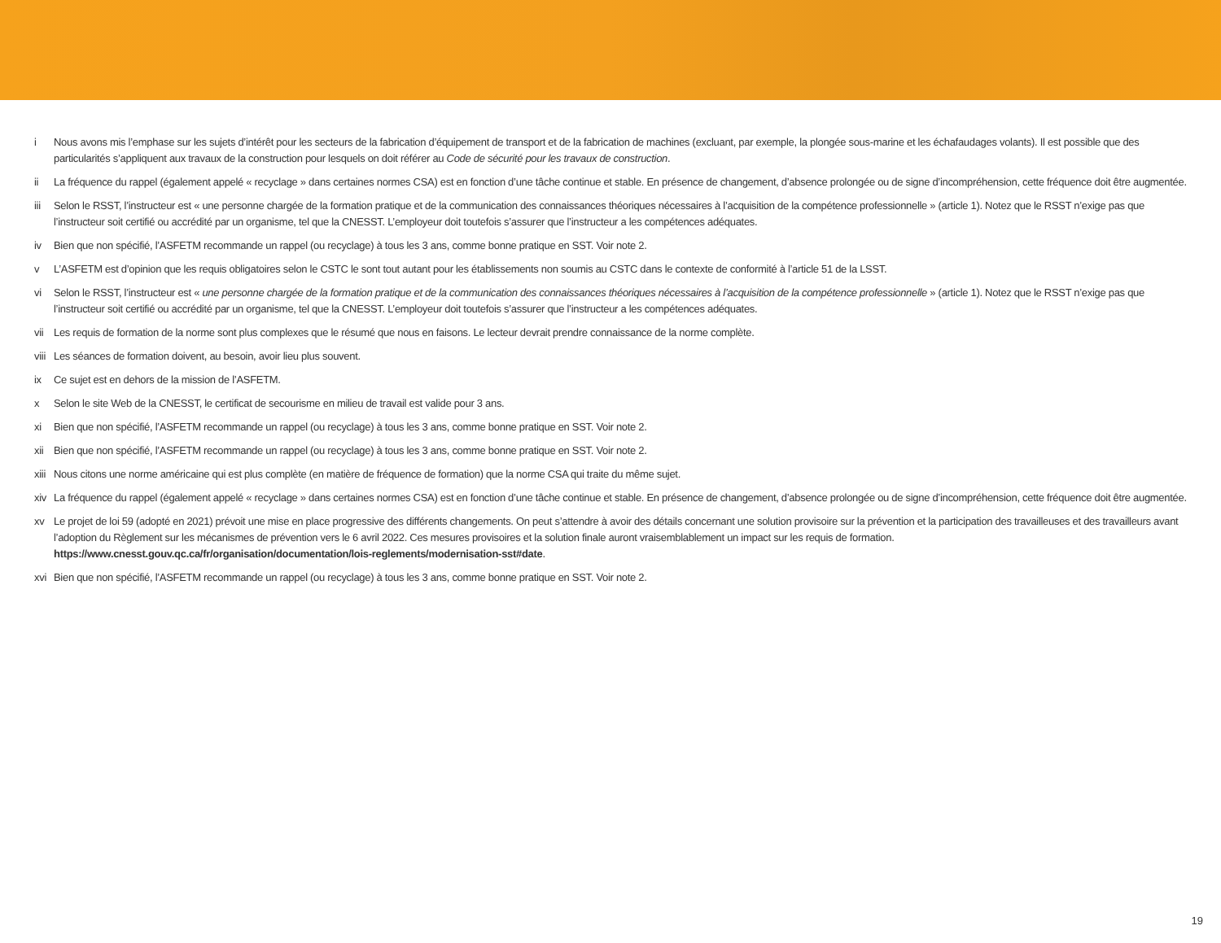i Nous avons mis l’emphase sur les sujets d’intérêt pour les secteurs de la fabrication d’équipement de transport et de la fabrication de machines (excluant, par exemple, la plongée sous-marine et les échafaudages volants). Il est possible que des particularités s’appliquent aux travaux de la construction pour lesquels on doit référer au Code de sécurité pour les travaux de construction.
ii La fréquence du rappel (également appelé « recyclage » dans certaines normes CSA) est en fonction d’une tâche continue et stable. En présence de changement, d’absence prolongée ou de signe d’incompréhension, cette fréquence doit être augmentée.
iii Selon le RSST, l’instructeur est « une personne chargée de la formation pratique et de la communication des connaissances théoriques nécessaires à l’acquisition de la compétence professionnelle » (article 1). Notez que le RSST n’exige pas que l’instructeur soit certifié ou accrédité par un organisme, tel que la CNESST. L’employeur doit toutefois s’assurer que l’instructeur a les compétences adéquates.
iv Bien que non spécifié, l’ASFETM recommande un rappel (ou recyclage) à tous les 3 ans, comme bonne pratique en SST. Voir note 2.
v L’ASFETM est d’opinion que les requis obligatoires selon le CSTC le sont tout autant pour les établissements non soumis au CSTC dans le contexte de conformité à l’article 51 de la LSST.
vi Selon le RSST, l’instructeur est « une personne chargée de la formation pratique et de la communication des connaissances théoriques nécessaires à l’acquisition de la compétence professionnelle » (article 1). Notez que le RSST n’exige pas que l’instructeur soit certifié ou accrédité par un organisme, tel que la CNESST. L’employeur doit toutefois s’assurer que l’instructeur a les compétences adéquates.
vii Les requis de formation de la norme sont plus complexes que le résumé que nous en faisons. Le lecteur devrait prendre connaissance de la norme complète.
viii Les séances de formation doivent, au besoin, avoir lieu plus souvent.
ix Ce sujet est en dehors de la mission de l’ASFETM.
x Selon le site Web de la CNESST, le certificat de secourisme en milieu de travail est valide pour 3 ans.
xi Bien que non spécifié, l’ASFETM recommande un rappel (ou recyclage) à tous les 3 ans, comme bonne pratique en SST. Voir note 2.
xii Bien que non spécifié, l’ASFETM recommande un rappel (ou recyclage) à tous les 3 ans, comme bonne pratique en SST. Voir note 2.
xiii Nous citons une norme américaine qui est plus complète (en matière de fréquence de formation) que la norme CSA qui traite du même sujet.
xiv La fréquence du rappel (également appelé « recyclage » dans certaines normes CSA) est en fonction d’une tâche continue et stable. En présence de changement, d’absence prolongée ou de signe d’incompréhension, cette fréquence doit être augmentée.
xv Le projet de loi 59 (adopté en 2021) prévoit une mise en place progressive des différents changements. On peut s’attendre à avoir des détails concernant une solution provisoire sur la prévention et la participation des travailleuses et des travailleurs avant l’adoption du Règlement sur les mécanismes de prévention vers le 6 avril 2022. Ces mesures provisoires et la solution finale auront vraisemblablement un impact sur les requis de formation. https://www.cnesst.gouv.qc.ca/fr/organisation/documentation/lois-reglements/modernisation-sst#date.
xvi Bien que non spécifié, l’ASFETM recommande un rappel (ou recyclage) à tous les 3 ans, comme bonne pratique en SST. Voir note 2.
19